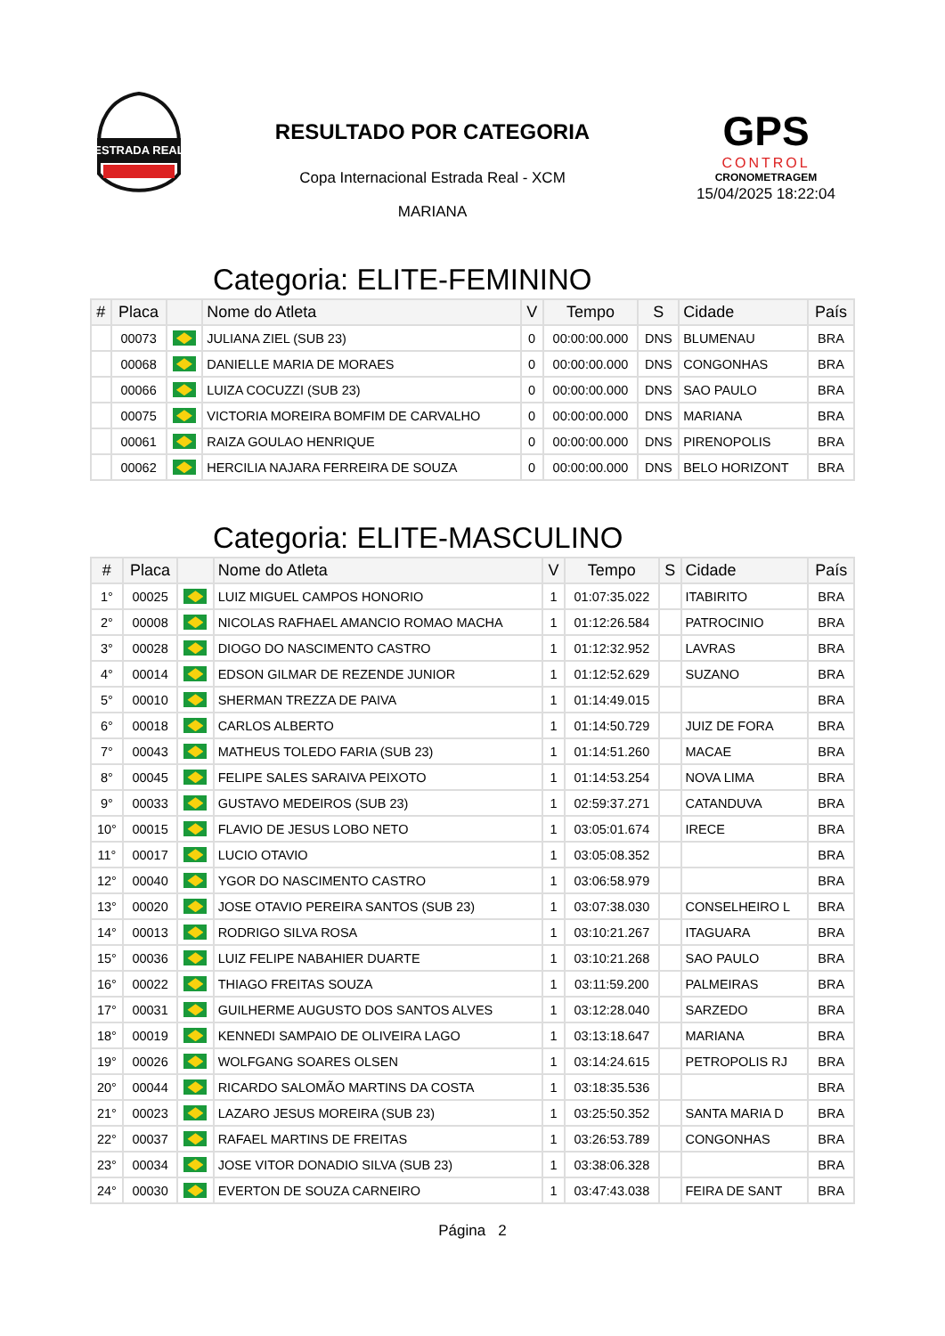ESTRADA REAL
RESULTADO POR CATEGORIA
Copa Internacional Estrada Real - XCM
MARIANA
GPS
CONTROL
CRONOMETRAGEM
15/04/2025 18:22:04
Categoria: ELITE-FEMININO
| # | Placa | | Nome do Atleta | V | Tempo | S | Cidade | País |
| --- | --- | --- | --- | --- | --- | --- | --- | --- |
| | 00073 | | JULIANA ZIEL (SUB 23) | 0 | 00:00:00.000 | DNS | BLUMENAU | BRA |
| | 00068 | | DANIELLE MARIA DE MORAES | 0 | 00:00:00.000 | DNS | CONGONHAS | BRA |
| | 00066 | | LUIZA COCUZZI (SUB 23) | 0 | 00:00:00.000 | DNS | SAO PAULO | BRA |
| | 00075 | | VICTORIA MOREIRA BOMFIM DE CARVALHO | 0 | 00:00:00.000 | DNS | MARIANA | BRA |
| | 00061 | | RAIZA GOULAO HENRIQUE | 0 | 00:00:00.000 | DNS | PIRENOPOLIS | BRA |
| | 00062 | | HERCILIA NAJARA FERREIRA DE SOUZA | 0 | 00:00:00.000 | DNS | BELO HORIZONT | BRA |
Categoria: ELITE-MASCULINO
| # | Placa | | Nome do Atleta | V | Tempo | S | Cidade | País |
| --- | --- | --- | --- | --- | --- | --- | --- | --- |
| 1° | 00025 | | LUIZ MIGUEL CAMPOS HONORIO | 1 | 01:07:35.022 | | ITABIRITO | BRA |
| 2° | 00008 | | NICOLAS RAFHAEL AMANCIO ROMAO MACHA | 1 | 01:12:26.584 | | PATROCINIO | BRA |
| 3° | 00028 | | DIOGO DO NASCIMENTO CASTRO | 1 | 01:12:32.952 | | LAVRAS | BRA |
| 4° | 00014 | | EDSON GILMAR DE REZENDE JUNIOR | 1 | 01:12:52.629 | | SUZANO | BRA |
| 5° | 00010 | | SHERMAN TREZZA DE PAIVA | 1 | 01:14:49.015 | | | BRA |
| 6° | 00018 | | CARLOS ALBERTO | 1 | 01:14:50.729 | | JUIZ DE FORA | BRA |
| 7° | 00043 | | MATHEUS TOLEDO FARIA (SUB 23) | 1 | 01:14:51.260 | | MACAE | BRA |
| 8° | 00045 | | FELIPE SALES SARAIVA PEIXOTO | 1 | 01:14:53.254 | | NOVA LIMA | BRA |
| 9° | 00033 | | GUSTAVO MEDEIROS (SUB 23) | 1 | 02:59:37.271 | | CATANDUVA | BRA |
| 10° | 00015 | | FLAVIO DE JESUS LOBO NETO | 1 | 03:05:01.674 | | IRECE | BRA |
| 11° | 00017 | | LUCIO OTAVIO | 1 | 03:05:08.352 | | | BRA |
| 12° | 00040 | | YGOR DO NASCIMENTO CASTRO | 1 | 03:06:58.979 | | | BRA |
| 13° | 00020 | | JOSE OTAVIO PEREIRA SANTOS (SUB 23) | 1 | 03:07:38.030 | | CONSELHEIRO L | BRA |
| 14° | 00013 | | RODRIGO SILVA ROSA | 1 | 03:10:21.267 | | ITAGUARA | BRA |
| 15° | 00036 | | LUIZ FELIPE NABAHIER DUARTE | 1 | 03:10:21.268 | | SAO PAULO | BRA |
| 16° | 00022 | | THIAGO FREITAS SOUZA | 1 | 03:11:59.200 | | PALMEIRAS | BRA |
| 17° | 00031 | | GUILHERME AUGUSTO DOS SANTOS ALVES | 1 | 03:12:28.040 | | SARZEDO | BRA |
| 18° | 00019 | | KENNEDI SAMPAIO DE OLIVEIRA LAGO | 1 | 03:13:18.647 | | MARIANA | BRA |
| 19° | 00026 | | WOLFGANG SOARES OLSEN | 1 | 03:14:24.615 | | PETROPOLIS RJ | BRA |
| 20° | 00044 | | RICARDO SALOMÃO MARTINS DA COSTA | 1 | 03:18:35.536 | | | BRA |
| 21° | 00023 | | LAZARO JESUS MOREIRA (SUB 23) | 1 | 03:25:50.352 | | SANTA MARIA D | BRA |
| 22° | 00037 | | RAFAEL MARTINS DE FREITAS | 1 | 03:26:53.789 | | CONGONHAS | BRA |
| 23° | 00034 | | JOSE VITOR DONADIO SILVA (SUB 23) | 1 | 03:38:06.328 | | | BRA |
| 24° | 00030 | | EVERTON DE SOUZA CARNEIRO | 1 | 03:47:43.038 | | FEIRA DE SANT | BRA |
Página 2